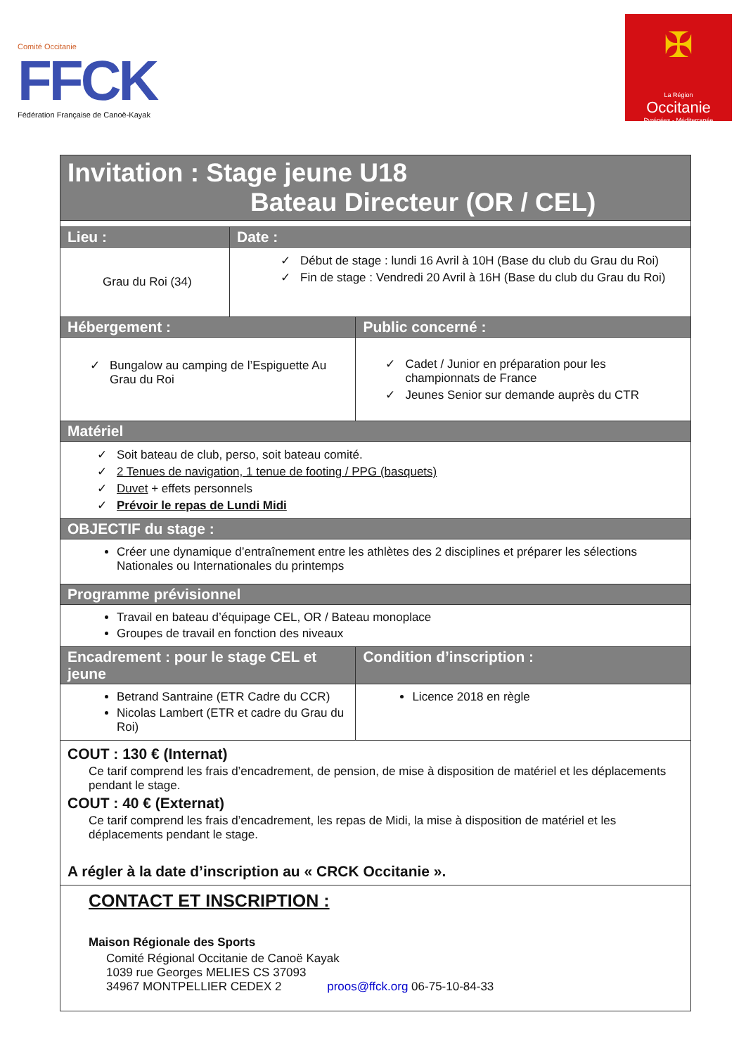Comité Occitanie
FFCK
Fédération Française de Canoë-Kayak
✠
La Région
Occitanie
Pyrénées - Méditerranée
| Invitation : Stage jeune U18 Bateau Directeur (OR / CEL) | | | |
| Lieu : | Date : | | |
| Grau du Roi (34) | Début de stage : lundi 16 Avril à 10H (Base du club du Grau du Roi) Fin de stage : Vendredi 20 Avril à 16H (Base du club du Grau du Roi) | | |
| Hébergement : | | Public concerné : | |
| Bungalow au camping de l’Espiguette Au Grau du Roi | | Cadet / Junior en préparation pour les championnats de France Jeunes Senior sur demande auprès du CTR | |
| Matériel | | | |
| Soit bateau de club, perso, soit bateau comité. 2 Tenues de navigation, 1 tenue de footing / PPG (basquets) Duvet + effets personnels Prévoir le repas de Lundi Midi | | | |
| OBJECTIF du stage : | | | |
| Créer une dynamique d’entraînement entre les athlètes des 2 disciplines et préparer les sélections Nationales ou Internationales du printemps | | | |
| Programme prévisionnel | | | |
| Travail en bateau d’équipage CEL, OR / Bateau monoplace Groupes de travail en fonction des niveaux | | | |
| Encadrement : pour le stage CEL et jeune | | | Condition d’inscription : |
| Betrand Santraine (ETR Cadre du CCR) Nicolas Lambert (ETR et cadre du Grau du Roi) | | | Licence 2018 en règle |
| COUT : 130 € (Internat) Ce tarif comprend les frais d’encadrement, de pension, de mise à disposition de matériel et les déplacements pendant le stage. COUT : 40 € (Externat) Ce tarif comprend les frais d’encadrement, les repas de Midi, la mise à disposition de matériel et les déplacements pendant le stage. A régler à la date d’inscription au « CRCK Occitanie ». | | | |
| CONTACT ET INSCRIPTION : Maison Régionale des Sports Comité Régional Occitanie de Canoë Kayak 1039 rue Georges MELIES CS 37093 34967 MONTPELLIER CEDEX 2 proos@ffck.org 06-75-10-84-33 | | | |